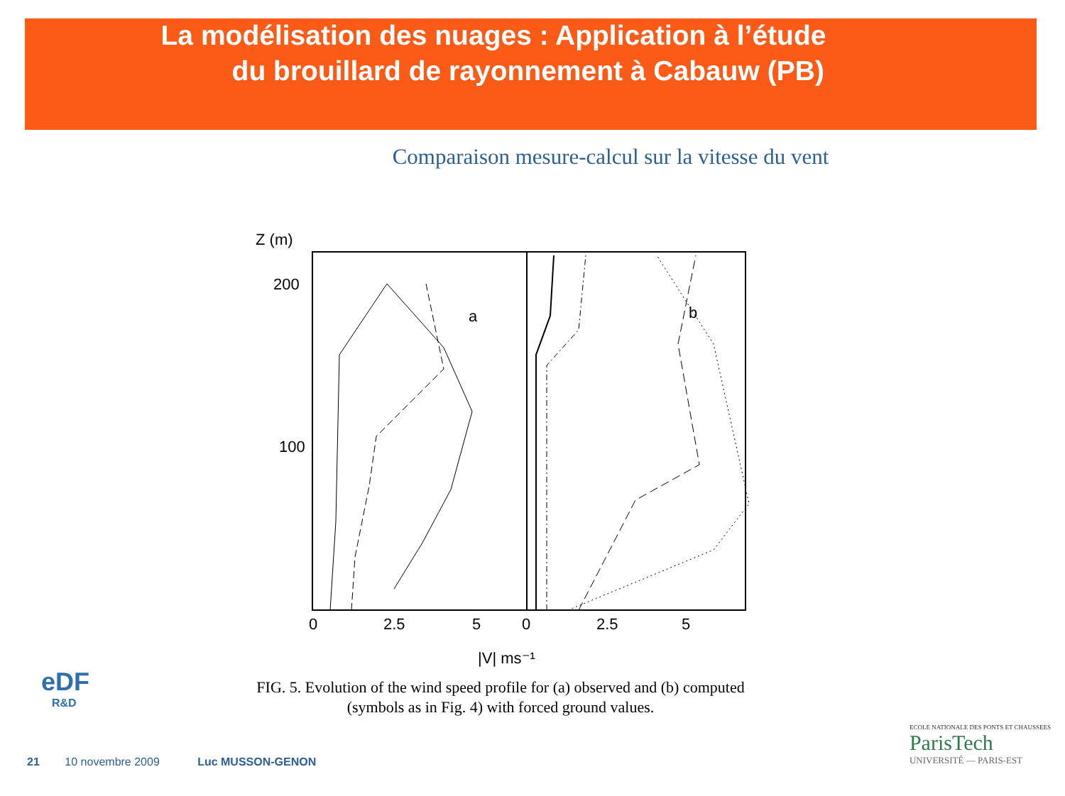La modélisation des nuages : Application à l’étude
du brouillard de rayonnement à Cabauw (PB)
Comparaison mesure-calcul sur la vitesse du vent
Z (m)
200
100
0
2.5
5
0
2.5
5
a
b
|V| ms⁻¹
FIG. 5. Evolution of the wind speed profile for (a) observed and (b) computed (symbols as in Fig. 4) with forced ground values.
eDF
R&D
21 10 novembre 2009 Luc MUSSON-GENON
ECOLE NATIONALE DES PONTS ET CHAUSSEES
ParisTech
UNIVERSITÉ — PARIS-EST